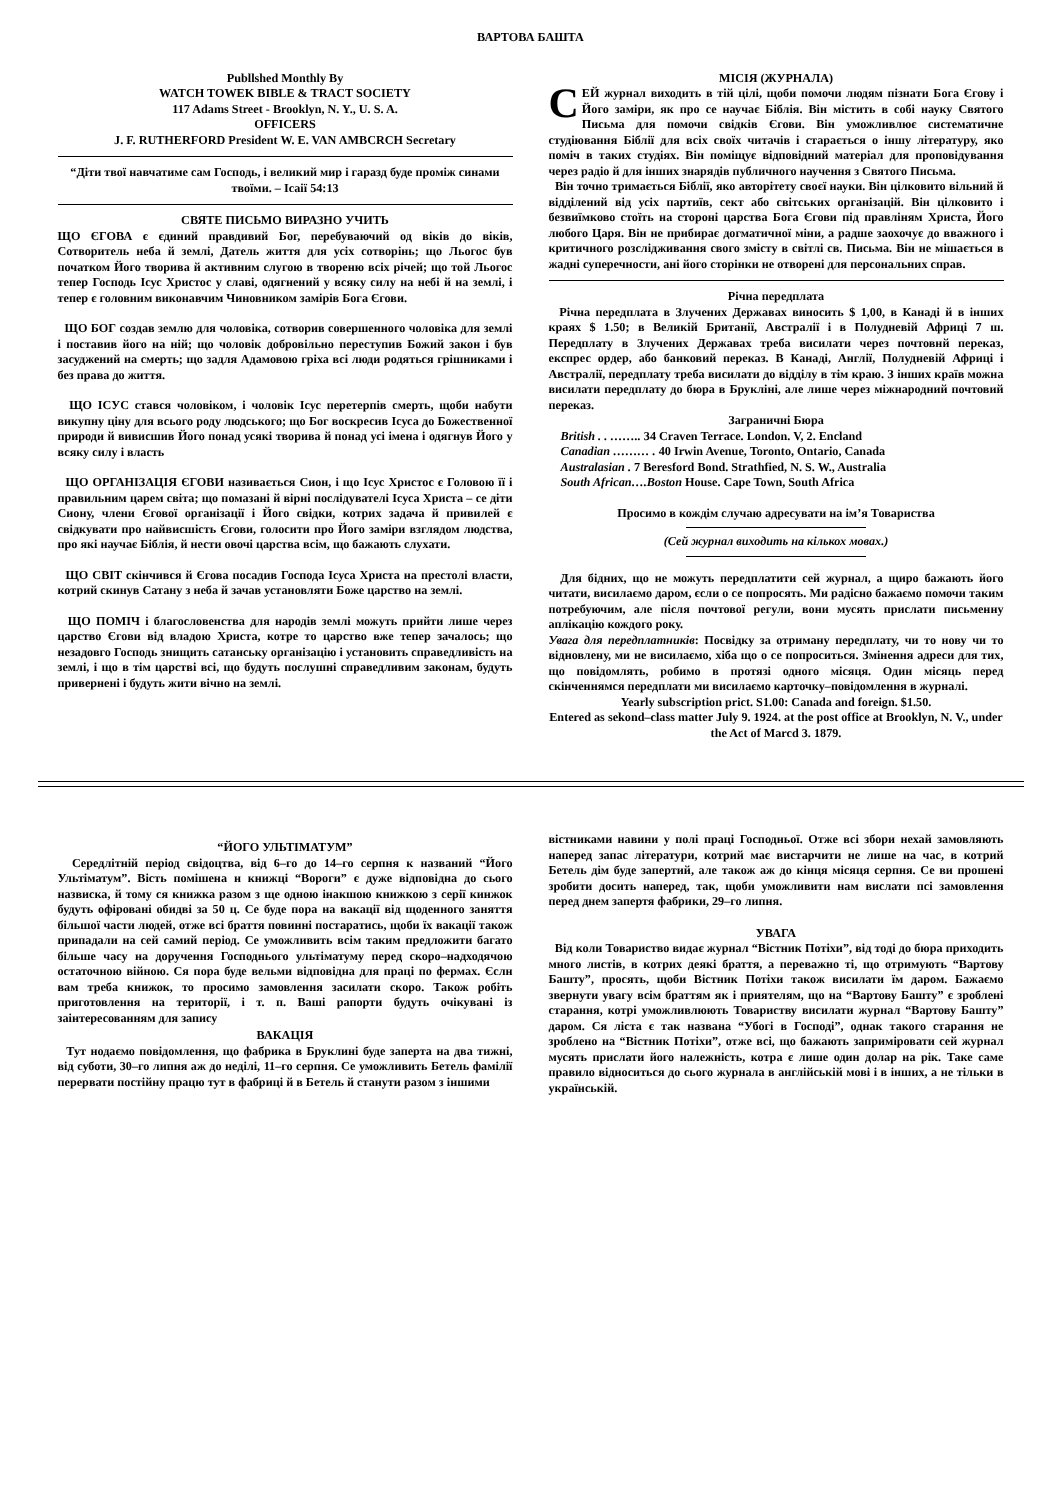ВАРТОВА БАШТА
Publlshed Monthly By
WATCH TOWEK BIBLE & TRACT SOCIETY
117 Adams Street - Brooklyn, N. Y., U. S. A.
OFFICERS
J. F. RUTHERFORD President W. E. VAN AMBCRCH Secretary
“Діти твої навчатиме сам Господь, і великий мир і гаразд буде проміж синами твоїми. – Ісаії 54:13
СВЯТЕ ПИСЬМО ВИРАЗНО УЧИТЬ
ЩО ЄГОВА є єдиний правдивий Бог, перебуваючий од віків до віків, Сотворитель неба й землі, Датель життя для усіх сотворінь; що Льогос був початком Його творива й активним слугою в твореню всіх річей; що той Льогос тепер Господь Ісус Христос у славі, одягнений у всяку силу на небі й на землі, і тепер є головним виконавчим Чиновником замірів Бога Єгови.
ЩО БОГ создав землю для чоловіка, сотворив совершенного чоловіка для землі і поставив його на ній; що чоловік добровільно переступив Божий закон і був засуджений на смерть; що задля Адамовою гріха всі люди родяться грішниками і без права до життя.
ЩО ІСУС стався чоловіком, і чоловік Ісус перетерпів смерть, щоби набути викупну ціну для всього роду людського; що Бог воскресив Ісуса до Божественної природи й вивисшив Його понад усякі творива й понад усі імена і одягнув Його у всяку силу і власть
ЩО ОРГАНІЗАЦІЯ ЄГОВИ називається Сион, і що Ісус Христос є Головою її і правильним царем світа; що помазані й вірні послідувателі Ісуса Христа – се діти Сиону, члени Єгової організації і Його свідки, котрих задача й привилей є свідкувати про найвисшість Єгови, голосити про Його заміри взглядом людства, про які научає Біблія, й нести овочі царства всім, що бажають слухати.
ЩО СВІТ скінчився й Єгова посадив Господа Ісуса Христа на престолі власти, котрий скинув Сатану з неба й зачав установляти Боже царство на землі.
ЩО ПОМІЧ і благословенства для народів землі можуть прийти лише через царство Єгови від владою Христа, котре то царство вже тепер зачалось; що незадовго Господь знищить сатанську організацію і установить справедливість на землі, і що в тім царстві всі, що будуть послушні справедливим законам, будуть привернені і будуть жити вічно на землі.
МІСІЯ (ЖУРНАЛА)
СЕЙ журнал виходить в тій цілі, щоби помочи людям пізнати Бога Єгову і Його заміри, як про се научає Біблія. Він містить в собі науку Святого Письма для помочи свідків Єгови. Він уможливлює систематичне студіювання Біблії для всіх своїх читачів і старається о іншу літературу, яко поміч в таких студіях. Він поміщує відповідний матеріал для проповідування через радіо й для інших знарядів публичного научення з Святого Письма.
Він точно тримається Біблії, яко авторітету своєї науки. Він цілковито вільний й відділений від усіх партиїв, сект або світських організацій. Він цілковито і безвиїмково стоїть на стороні царства Бога Єгови під правліням Христа, Його любого Царя. Він не прибирає догматичної міни, а радше заохочує до вважного і критичного розслідживання свого змісту в світлі св. Письма. Він не мішається в жадні суперечности, ані його сторінки не отворені для персональних справ.
Річна передплата
Річна передплата в Злучених Державах виносить $ 1,00, в Канаді й в інших краях $ 1.50; в Великій Британії, Австралії і в Полудневій Африці 7 ш. Передплату в Злучених Державах треба висилати через почтовнй переказ, експрес ордер, або банковий переказ. В Канаді, Англії, Полудневій Африці і Австралії, передплату треба висилати до відділу в тім краю. З інших країв можна висилати передплату до бюра в Брукліні, але лише через міжнародний почтовий переказ.
Заграничні Бюра
British . . …….. 34 Craven Terrace. London. V, 2. Encland
Canadian ……… . 40 Irwin Avenue, Toronto, Ontario, Canada
Australasian . 7 Beresford Bond. Strathfied, N. S. W., Australia
South African….Boston House. Cape Town, South Africa
Просимо в кождім случаю адресувати на ім’я Товариства
(Сей журнал виходить на кількох мовах.)
Для бідних, що не можуть передплатити сей журнал, а щиро бажають його читати, висилаємо даром, єсли о се попросять. Ми радісно бажаємо помочи таким потребуючим, але після почтової регули, вони мусять прислати письменну аплікацію кождого року.
Увага для передплатників: Посвідку за отриману передплату, чи то нову чи то відновлену, ми не висилаємо, хіба що о се попроситься. Змінення адреси для тих, що повідомлять, робимо в протязі одного місяця. Один місяць перед скінченнямся передплати ми висилаємо карточку–повідомлення в журналі.
Yearly subscription prict. S1.00: Canada and foreign. $1.50.
Entered as sekond–class matter July 9. 1924. at the post office at Brooklyn, N. V., under the Act of Marcd 3. 1879.
“ЙОГО УЛЬТІМАТУМ”
Середлітній період свідоцтва, від 6–го до 14–го серпня к названий “Його Ультіматум”. Вість помішена н книжці “Вороги” є дуже відповідна до сього назвиска, й тому ся книжка разом з ще одною інакшою книжкою з серії кинжок будуть офіровані обидві за 50 ц. Се буде пора на вакації від щоденного заняття більшої части людей, отже всі браття повинні постаратись, щоби їх вакації також припадали на сей самий період. Се уможливить всім таким предложити багато більше часу на доручення Господнього ультіматуму перед скоро–надходячою остаточною війною. Ся пора буде вельми відповідна для праці по фермах. Єслн вам треба книжок, то просимо замовлення засилати скоро. Також робіть приготовлення на території, і т. п. Ваші рапорти будуть очікувані із заінтересованням для запису
ВАКАЦІЯ
Тут нодаємо повідомлення, що фабрика в Бруклині буде заперта на два тижні, від суботи, 30–го липня аж до неділі, 11–го серпня. Се уможливить Бетель фамілії перервати постійну працю тут в фабриці й в Бетель й станути разом з іншими
вістниками навини у полі праці Господньої. Отже всі збори нехай замовляють наперед запас літератури, котрий має вистарчити не лише на час, в котрий Бетель дім буде запертий, але також аж до кінця місяця серпня. Се ви прошені зробити досить наперед, так, щоби уможливити нам вислати псі замовлення перед днем запертя фабрики, 29–го липня.
УВАГА
Від коли Товариство видає журнал “Вістник Потіхи”, від тоді до бюра приходить много листів, в котрих деякі браття, а переважно ті, що отримують “Вартову Башту”, просять, щоби Вістник Потіхи також висилати їм даром. Бажаємо звернути увагу всім браттям як і приятелям, що на “Вартову Башту” є зроблені старання, котрі уможливлюють Товариству висилати журнал “Вартову Башту” даром. Ся ліста є так названа “Убогі в Господі”, однак такого старання не зроблено на “Вістник Потіхи”, отже всі, що бажають заприміровати сей журнал мусять прислати його належність, котра є лише один долар на рік. Таке саме правило відноситься до сього журнала в англійській мові і в інших, а не тільки в українській.